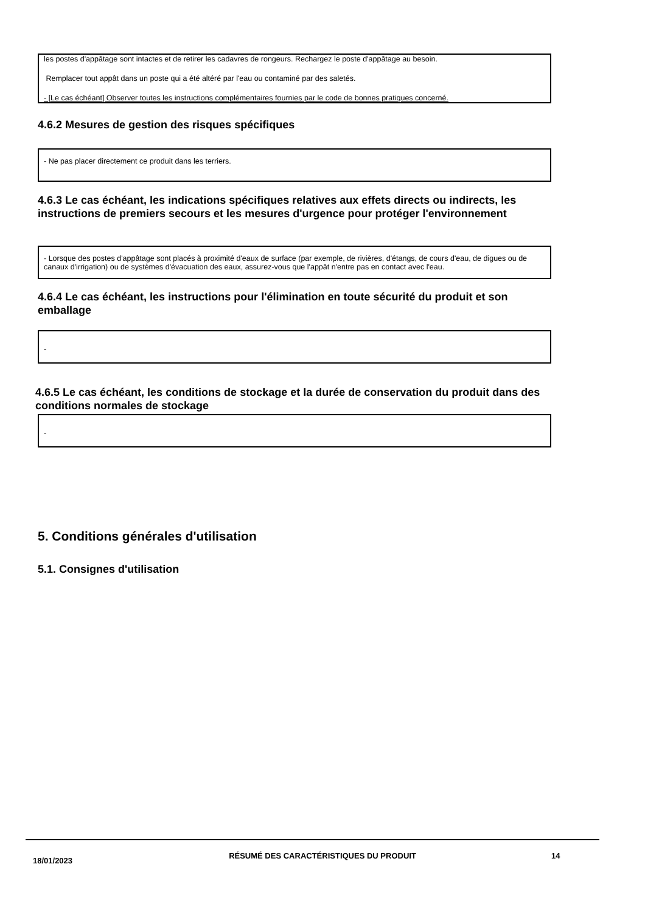les postes d'appâtage sont intactes et de retirer les cadavres de rongeurs. Rechargez le poste d'appâtage au besoin.
Remplacer tout appât dans un poste qui a été altéré par l'eau ou contaminé par des saletés.
- [Le cas échéant] Observer toutes les instructions complémentaires fournies par le code de bonnes pratiques concerné.
4.6.2 Mesures de gestion des risques spécifiques
- Ne pas placer directement ce produit dans les terriers.
4.6.3 Le cas échéant, les indications spécifiques relatives aux effets directs ou indirects, les instructions de premiers secours et les mesures d'urgence pour protéger l'environnement
- Lorsque des postes d'appâtage sont placés à proximité d'eaux de surface (par exemple, de rivières, d'étangs, de cours d'eau, de digues ou de canaux d'irrigation) ou de systèmes d'évacuation des eaux, assurez-vous que l'appât n'entre pas en contact avec l'eau.
4.6.4 Le cas échéant, les instructions pour l'élimination en toute sécurité du produit et son emballage
-
4.6.5 Le cas échéant, les conditions de stockage et la durée de conservation du produit dans des conditions normales de stockage
-
5. Conditions générales d'utilisation
5.1. Consignes d'utilisation
18/01/2023
RÉSUMÉ DES CARACTÉRISTIQUES DU PRODUIT 14